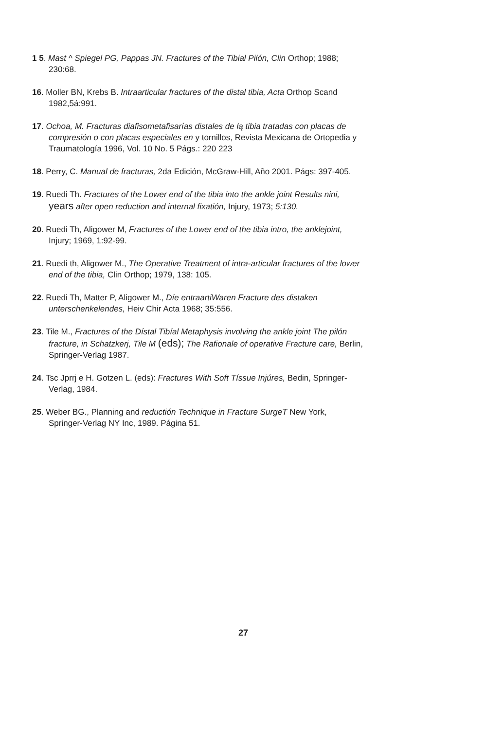1 5. Mast ^ Spiegel PG, Pappas JN. Fractures of the Tibial Pilón, Clin Orthop; 1988; 230:68.
16. Moller BN, Krebs B. Intraarticular fractures of the distal tibia, Acta Orthop Scand 1982,5á:991.
17. Ochoa, M. Fracturas diafisometafisarías distales de lą tibia tratadas con placas de compresión o con placas especiales en y tornillos, Revista Mexicana de Ortopedia y Traumatología 1996, Vol. 10 No. 5 Págs.: 220 223
18. Perry, C. Manual de fracturas, 2da Edición, McGraw-Hill, Año 2001. Págs: 397-405.
19. Ruedi Th. Fractures of the Lower end of the tibia into the ankle joint Results nini, years after open reduction and internal fixatión, Injury, 1973; 5:130.
20. Ruedi Th, Aligower M, Fractures of the Lower end of the tibia intro, the anklejoint, Injury; 1969, 1:92-99.
21. Ruedi th, Aligower M., The Operative Treatment of intra-articular fractures of the lower end of the tibia, Clin Orthop; 1979, 138: 105.
22. Ruedi Th, Matter P, Aligower M., Díe entraartiWaren Fracture des distaken unterschenkelendes, Heiv Chir Acta 1968; 35:556.
23. Tile M., Fractures of the Dístal Tibíal Metaphysis involving the ankle joint The pilón fracture, in Schatzkerj, Tile M (eds); The Rafionale of operative Fracture care, Berlin, Springer-Verlag 1987.
24. Tsc Jprrj e H. Gotzen L. (eds): Fractures With Soft Tíssue Injúres, Bedin, Spri­nger-Verlag, 1984.
25. Weber BG., Planning and reductión Technique in Fracture SurgeT New York, Springer-Verlag NY Inc, 1989. Página 51.
27